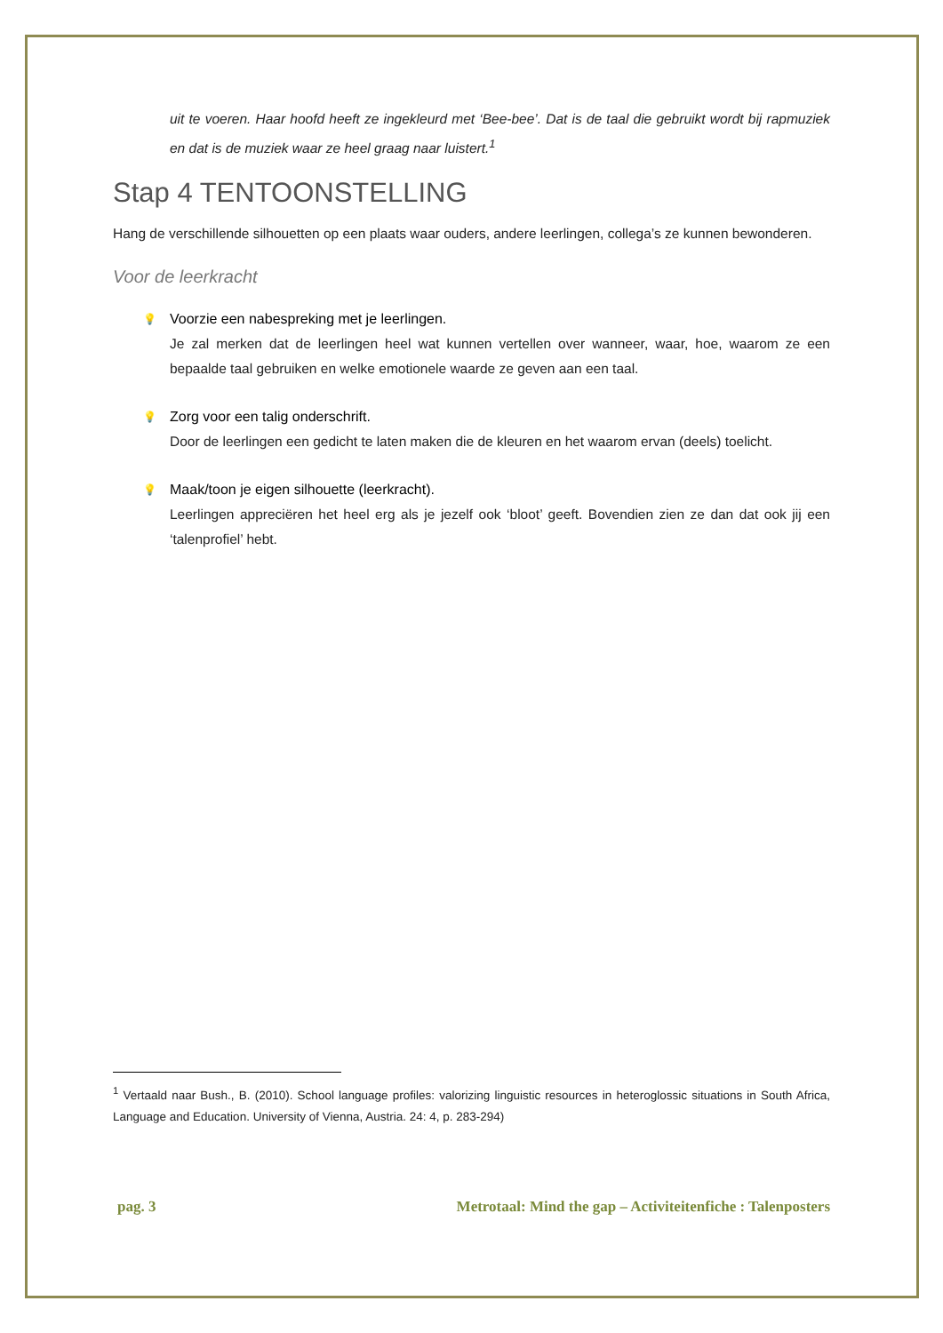uit te voeren. Haar hoofd heeft ze ingekleurd met ‘Bee-bee’. Dat is de taal die gebruikt wordt bij rapmuziek en dat is de muziek waar ze heel graag naar luistert.<sup>1</sup>
Stap 4 TENTOONSTELLING
Hang de verschillende silhouetten op een plaats waar ouders, andere leerlingen, collega’s ze kunnen bewonderen.
Voor de leerkracht
💡 Voorzie een nabespreking met je leerlingen.
Je zal merken dat de leerlingen heel wat kunnen vertellen over wanneer, waar, hoe, waarom ze een bepaalde taal gebruiken en welke emotionele waarde ze geven aan een taal.
💡 Zorg voor een talig onderschrift.
Door de leerlingen een gedicht te laten maken die de kleuren en het waarom ervan (deels) toelicht.
💡 Maak/toon je eigen silhouette (leerkracht).
Leerlingen appreciëren het heel erg als je jezelf ook ‘bloot’ geeft. Bovendien zien ze dan dat ook jij een ‘talenprofiel’ hebt.
<sup>1</sup> Vertaald naar Bush., B. (2010). School language profiles: valorizing linguistic resources in heteroglossic situations in South Africa, Language and Education. University of Vienna, Austria. 24: 4, p. 283-294)
pag. 3 Metrotaal: Mind the gap – Activiteitenfiche : Talenposters